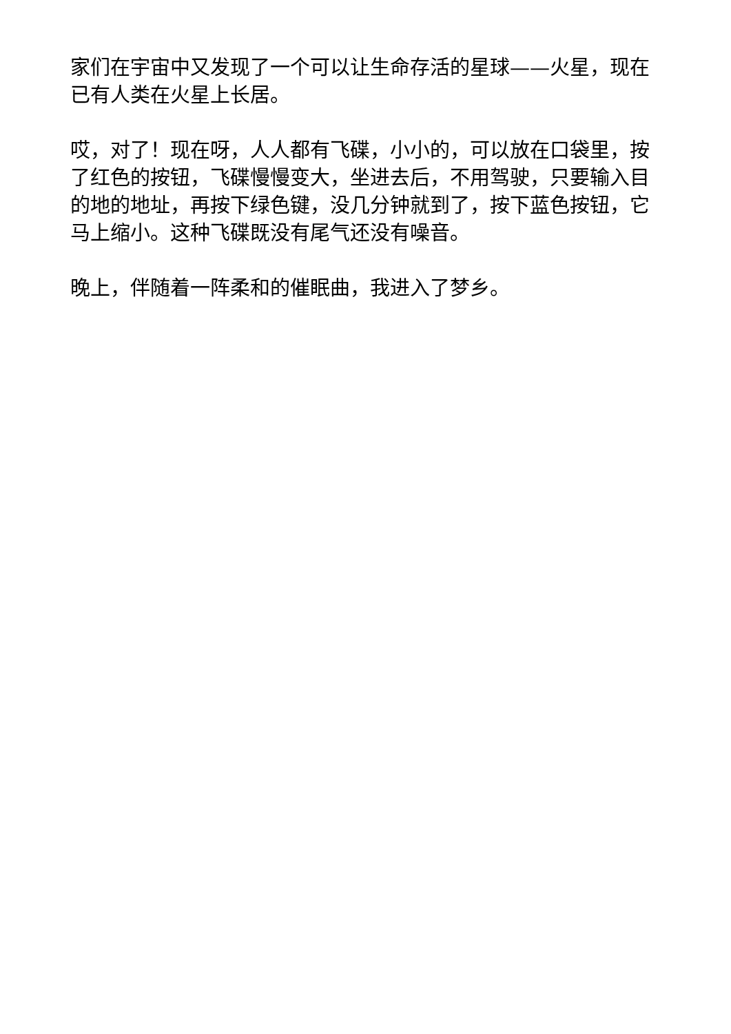家们在宇宙中又发现了一个可以让生命存活的星球——火星，现在已有人类在火星上长居。
哎，对了！现在呀，人人都有飞碟，小小的，可以放在口袋里，按了红色的按钮，飞碟慢慢变大，坐进去后，不用驾驶，只要输入目的地的地址，再按下绿色键，没几分钟就到了，按下蓝色按钮，它马上缩小。这种飞碟既没有尾气还没有噪音。
晚上，伴随着一阵柔和的催眠曲，我进入了梦乡。